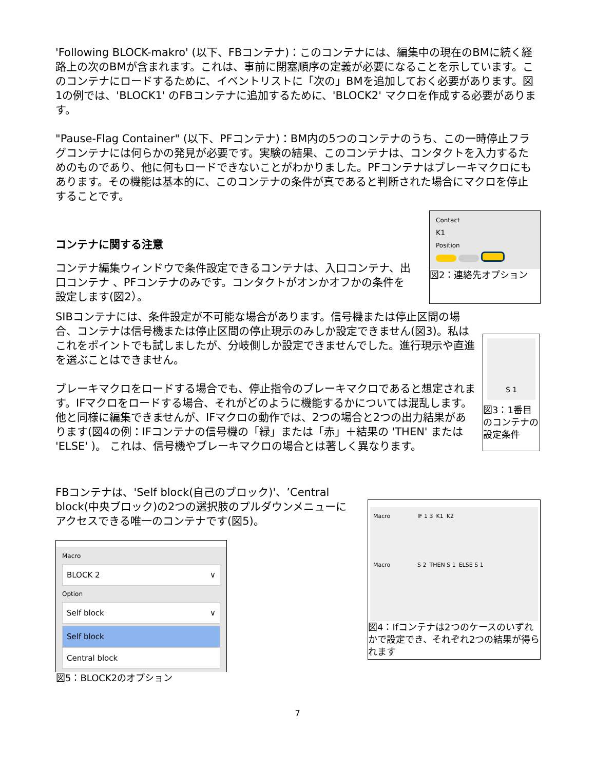'Following BLOCK-makro' (以下、FBコンテナ)：このコンテナには、編集中の現在のBMに続く経路上の次のBMが含まれます。これは、事前に閉塞順序の定義が必要になることを示しています。このコンテナにロードするために、イベントリストに「次の」BMを追加しておく必要があります。図1の例では、'BLOCK1' のFBコンテナに追加するために、'BLOCK2' マクロを作成する必要があります。
"Pause-Flag Container" (以下、PFコンテナ)：BM内の5つのコンテナのうち、この一時停止フラグコンテナには何らかの発見が必要です。実験の結果、このコンテナは、コンタクトを入力するためのものであり、他に何もロードできないことがわかりました。PFコンテナはブレーキマクロにもあります。その機能は基本的に、このコンテナの条件が真であると判断された場合にマクロを停止することです。
コンテナに関する注意
コンテナ編集ウィンドウで条件設定できるコンテナは、入口コンテナ、出口コンテナ 、PFコンテナのみです。コンタクトがオンかオフかの条件を設定します(図2）。
Contact
K1
Position
図2：連絡先オプション
SIBコンテナには、条件設定が不可能な場合があります。信号機または停止区間の場合、コンテナは信号機または停止区間の停止現示のみしか設定できません(図3)。私はこれをポイントでも試しましたが、分岐側しか設定できませんでした。進行現示や直進を選ぶことはできません。
ブレーキマクロをロードする場合でも、停止指令のブレーキマクロであると想定されます。IFマクロをロードする場合、それがどのように機能するかについては混乱します。他と同様に編集できませんが、IFマクロの動作では、2つの場合と2つの出力結果があります(図4の例：IFコンテナの信号機の「緑」または「赤」＋結果の 'THEN' または 'ELSE' )。 これは、信号機やブレーキマクロの場合とは著しく異なります。
S 1
図3：1番目のコンテナの設定条件
FBコンテナは、'Self block(自己のブロック)'、’Central block(中央ブロック)の2つの選択肢のプルダウンメニューにアクセスできる唯一のコンテナです(図5)。
Macro
BLOCK 2 ∨
Option
Self block ∨
Self block
Central block
図5：BLOCK2のオプション
Macro IF 1 3 K1 K2
Macro S 2 THEN S 1 ELSE S 1
図4：Ifコンテナは2つのケースのいずれかで設定でき、それぞれ2つの結果が得られます
7